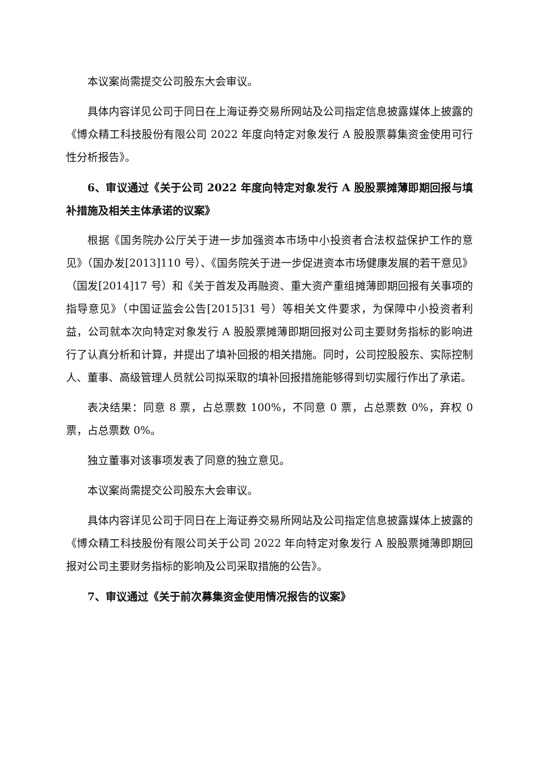本议案尚需提交公司股东大会审议。
具体内容详见公司于同日在上海证券交易所网站及公司指定信息披露媒体上披露的《博众精工科技股份有限公司 2022 年度向特定对象发行 A 股股票募集资金使用可行性分析报告》。
6、审议通过《关于公司 2022 年度向特定对象发行 A 股股票摊薄即期回报与填补措施及相关主体承诺的议案》
根据《国务院办公厅关于进一步加强资本市场中小投资者合法权益保护工作的意见》（国办发[2013]110 号）、《国务院关于进一步促进资本市场健康发展的若干意见》（国发[2014]17 号）和《关于首发及再融资、重大资产重组摊薄即期回报有关事项的指导意见》（中国证监会公告[2015]31 号）等相关文件要求，为保障中小投资者利益，公司就本次向特定对象发行 A 股股票摊薄即期回报对公司主要财务指标的影响进行了认真分析和计算，并提出了填补回报的相关措施。同时，公司控股股东、实际控制人、董事、高级管理人员就公司拟采取的填补回报措施能够得到切实履行作出了承诺。
表决结果：同意 8 票，占总票数 100%，不同意 0 票，占总票数 0%，弃权 0 票，占总票数 0%。
独立董事对该事项发表了同意的独立意见。
本议案尚需提交公司股东大会审议。
具体内容详见公司于同日在上海证券交易所网站及公司指定信息披露媒体上披露的《博众精工科技股份有限公司关于公司 2022 年向特定对象发行 A 股股票摊薄即期回报对公司主要财务指标的影响及公司采取措施的公告》。
7、审议通过《关于前次募集资金使用情况报告的议案》